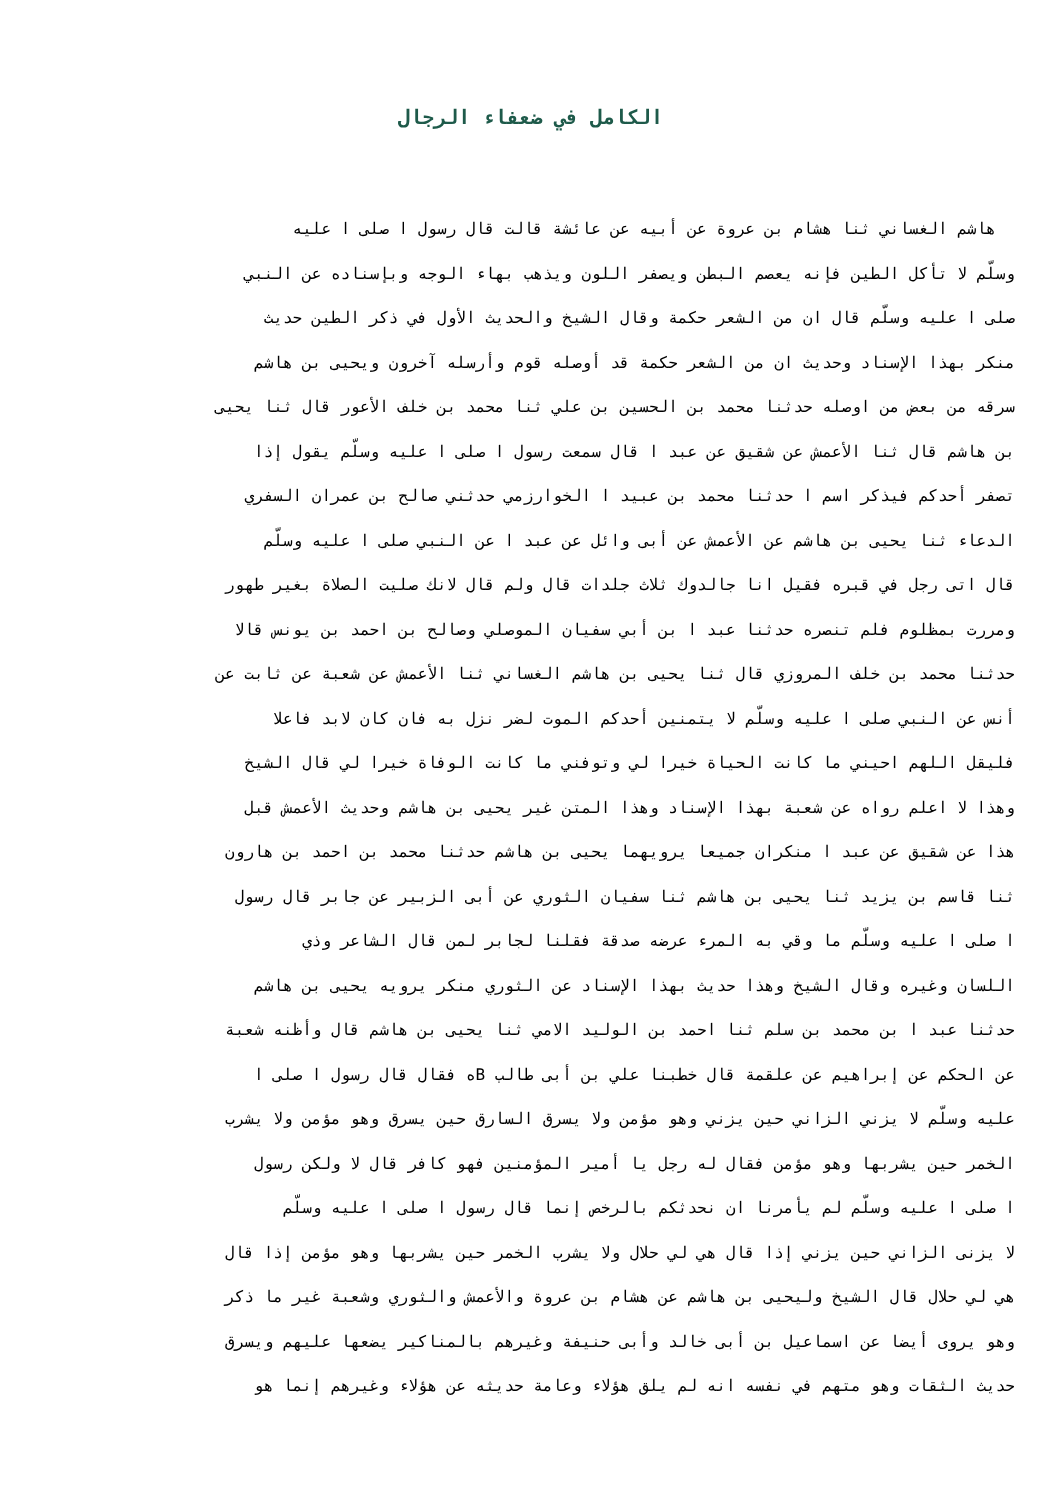الكامل في ضعفاء الرجال
هاشم الغساني ثنا هشام بن عروة عن أبيه عن عائشة قالت قال رسول ا صلى ا عليه
وسلّم لا تأكل الطين فإنه يعصم البطن ويصفر اللون ويذهب بهاء الوجه وبإسناده عن النبي
صلى ا عليه وسلّم قال ان من الشعر حكمة وقال الشيخ والحديث الأول في ذكر الطين حديث
منكر بهذا الإسناد وحديث ان من الشعر حكمة قد أوصله قوم وأرسله آخرون ويحيى بن هاشم
سرقه من بعض من اوصله حدثنا محمد بن الحسين بن علي ثنا محمد بن خلف الأعور قال ثنا يحيى
بن هاشم قال ثنا الأعمش عن شقيق عن عبد ا قال سمعت رسول ا صلى ا عليه وسلّم يقول إذا
تصفر أحدكم فيذكر اسم ا حدثنا محمد بن عبيد ا الخوارزمي حدثني صالح بن عمران السفري
الدعاء ثنا يحيى بن هاشم عن الأعمش عن أبى وائل عن عبد ا عن النبي صلى ا عليه وسلّم
قال اتى رجل في قبره فقيل انا جالدوك ثلاث جلدات قال ولم قال لانك صليت الصلاة بغير طهور
ومررت بمظلوم فلم تنصره حدثنا عبد ا بن أبي سفيان الموصلي وصالح بن احمد بن يونس قالا
حدثنا محمد بن خلف المروزي قال ثنا يحيى بن هاشم الغساني ثنا الأعمش عن شعبة عن ثابت عن
أنس عن النبي صلى ا عليه وسلّم لا يتمنين أحدكم الموت لضر نزل به فان كان لابد فاعلا
فليقل اللهم احيني ما كانت الحياة خيرا لي وتوفني ما كانت الوفاة خيرا لي قال الشيخ
وهذا لا اعلم رواه عن شعبة بهذا الإسناد وهذا المتن غير يحيى بن هاشم وحديث الأعمش قبل
هذا عن شقيق عن عبد ا منكران جميعا يرويهما يحيى بن هاشم حدثنا محمد بن احمد بن هارون
ثنا قاسم بن يزيد ثنا يحيى بن هاشم ثنا سفيان الثوري عن أبى الزبير عن جابر قال رسول
ا صلى ا عليه وسلّم ما وقي به المرء عرضه صدقة فقلنا لجابر لمن قال الشاعر وذي
اللسان وغيره وقال الشيخ وهذا حديث بهذا الإسناد عن الثوري منكر يرويه يحيى بن هاشم
حدثنا عبد ا بن محمد بن سلم ثنا احمد بن الوليد الامي ثنا يحيى بن هاشم قال وأظنه شعبة
عن الحكم عن إبراهيم عن علقمة قال خطبنا علي بن أبى طالب Bه فقال قال رسول ا صلى ا
عليه وسلّم لا يزني الزاني حين يزني وهو مؤمن ولا يسرق السارق حين يسرق وهو مؤمن ولا يشرب
الخمر حين يشربها وهو مؤمن فقال له رجل يا أمير المؤمنين فهو كافر قال لا ولكن رسول
ا صلى ا عليه وسلّم لم يأمرنا ان نحدثكم بالرخص إنما قال رسول ا صلى ا عليه وسلّم
لا يزنى الزاني حين يزني إذا قال هي لي حلال ولا يشرب الخمر حين يشربها وهو مؤمن إذا قال
هي لي حلال قال الشيخ وليحيى بن هاشم عن هشام بن عروة والأعمش والثوري وشعبة غير ما ذكر
وهو يروى أيضا عن اسماعيل بن أبى خالد وأبى حنيفة وغيرهم بالمناكير يضعها عليهم ويسرق
حديث الثقات وهو متهم في نفسه انه لم يلق هؤلاء وعامة حديثه عن هؤلاء وغيرهم إنما هو